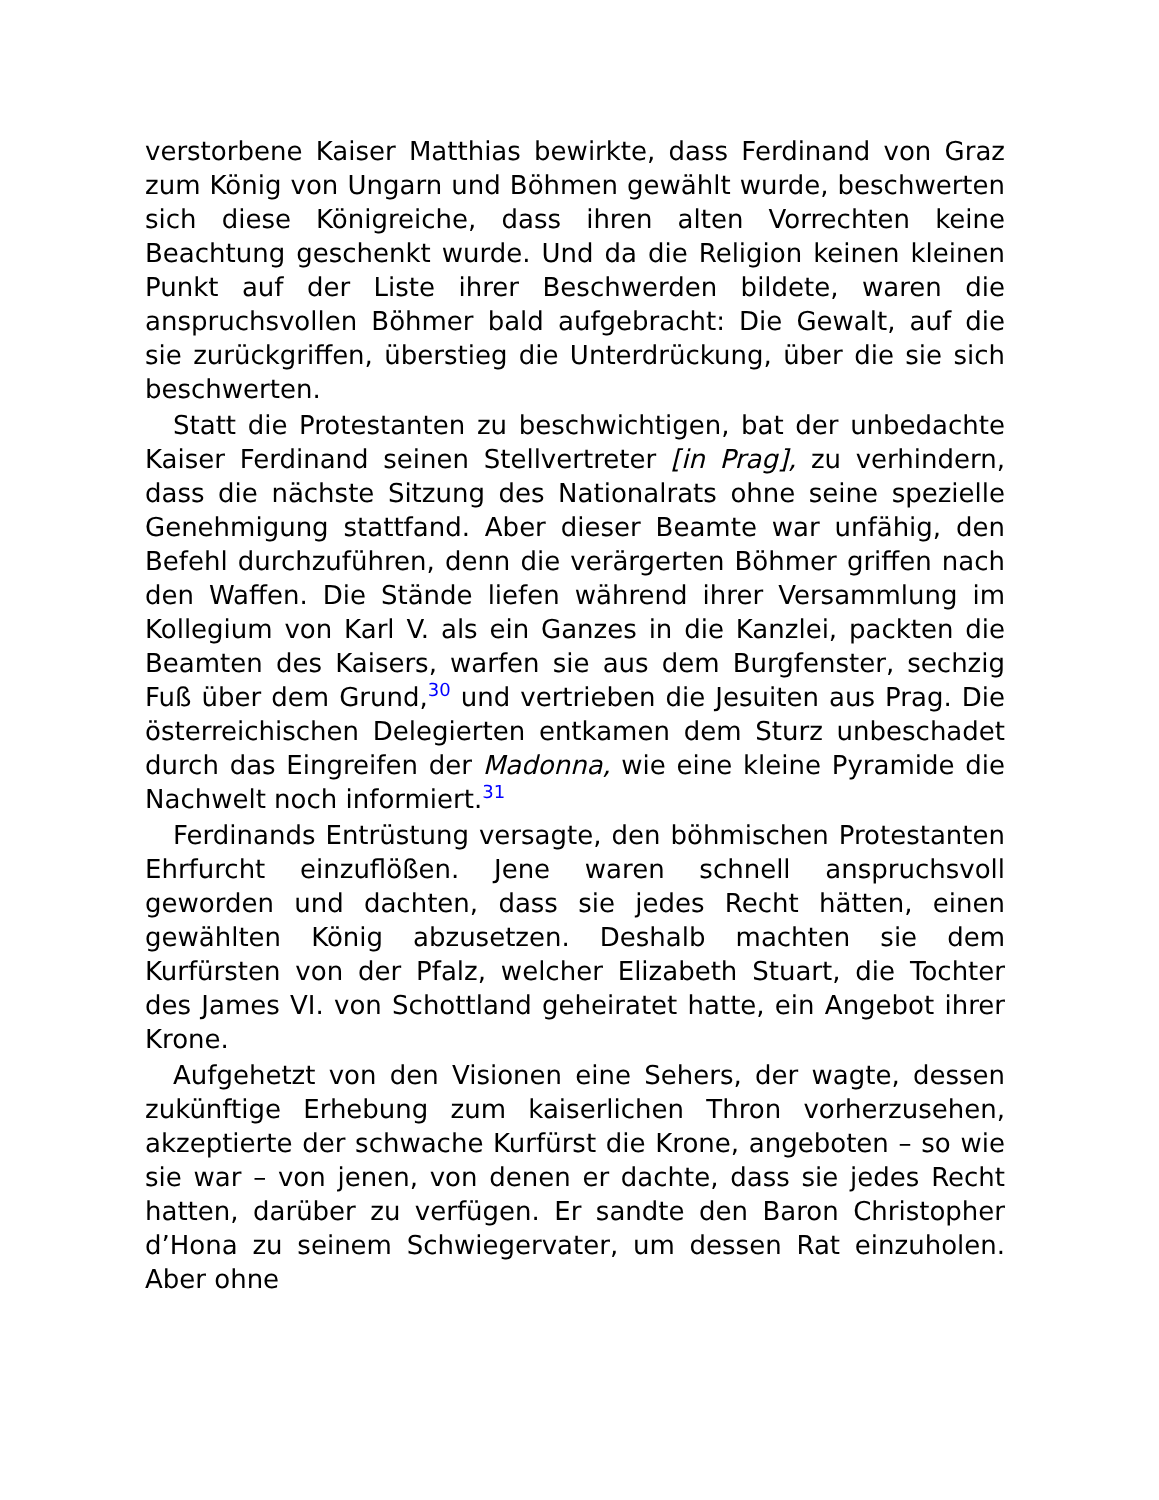verstorbene Kaiser Matthias bewirkte, dass Ferdinand von Graz zum König von Ungarn und Böhmen gewählt wurde, beschwerten sich diese Königreiche, dass ihren alten Vorrechten keine Beachtung geschenkt wurde. Und da die Religion keinen kleinen Punkt auf der Liste ihrer Beschwerden bildete, waren die anspruchsvollen Böhmer bald aufgebracht: Die Gewalt, auf die sie zurückgriffen, überstieg die Unterdrückung, über die sie sich beschwerten.
Statt die Protestanten zu beschwichtigen, bat der unbedachte Kaiser Ferdinand seinen Stellvertreter [in Prag], zu verhindern, dass die nächste Sitzung des Nationalrats ohne seine spezielle Genehmigung stattfand. Aber dieser Beamte war unfähig, den Befehl durchzuführen, denn die verärgerten Böhmer griffen nach den Waffen. Die Stände liefen während ihrer Versammlung im Kollegium von Karl V. als ein Ganzes in die Kanzlei, packten die Beamten des Kaisers, warfen sie aus dem Burgfenster, sechzig Fuß über dem Grund,<sup>30</sup> und vertrieben die Jesuiten aus Prag. Die österreichischen Delegierten entkamen dem Sturz unbeschadet durch das Eingreifen der Madonna, wie eine kleine Pyramide die Nachwelt noch informiert.<sup>31</sup>
Ferdinands Entrüstung versagte, den böhmischen Protestanten Ehrfurcht einzuflößen. Jene waren schnell anspruchsvoll geworden und dachten, dass sie jedes Recht hätten, einen gewählten König abzusetzen. Deshalb machten sie dem Kurfürsten von der Pfalz, welcher Elizabeth Stuart, die Tochter des James VI. von Schottland geheiratet hatte, ein Angebot ihrer Krone.
Aufgehetzt von den Visionen eine Sehers, der wagte, dessen zukünftige Erhebung zum kaiserlichen Thron vorherzusehen, akzeptierte der schwache Kurfürst die Krone, angeboten – so wie sie war – von jenen, von denen er dachte, dass sie jedes Recht hatten, darüber zu verfügen. Er sandte den Baron Christopher d’Hona zu seinem Schwiegervater, um dessen Rat einzuholen. Aber ohne